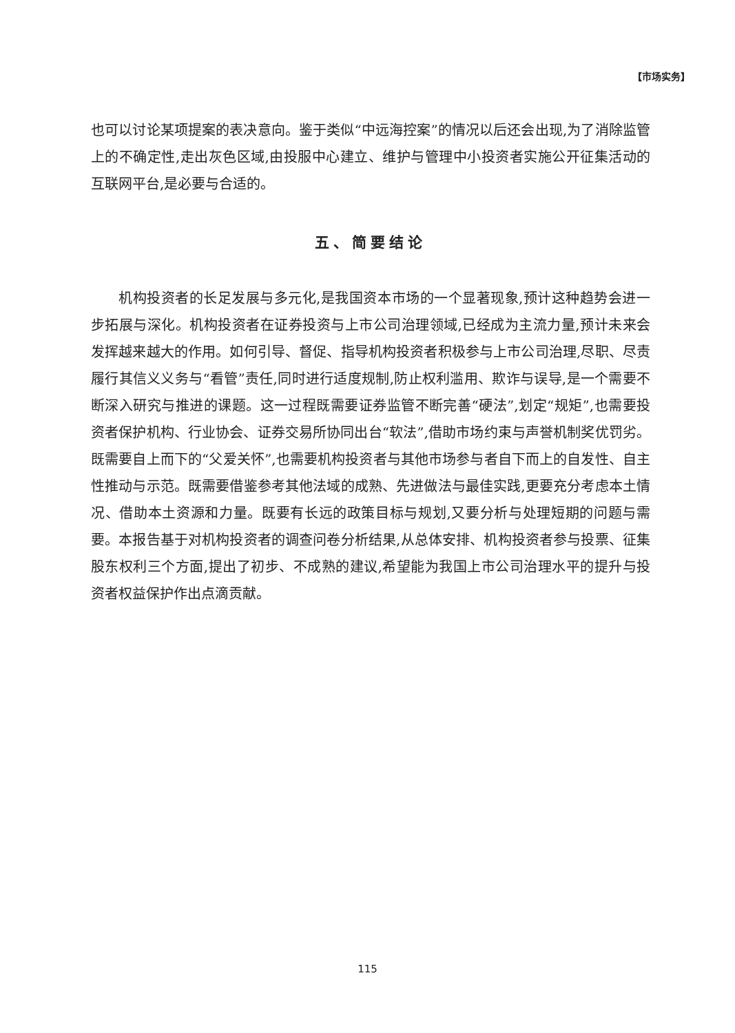【市场实务】
也可以讨论某项提案的表决意向。鉴于类似“中远海控案”的情况以后还会出现,为了消除监管上的不确定性,走出灰色区域,由投服中心建立、维护与管理中小投资者实施公开征集活动的互联网平台,是必要与合适的。
五、简要结论
机构投资者的长足发展与多元化,是我国资本市场的一个显著现象,预计这种趋势会进一步拓展与深化。机构投资者在证券投资与上市公司治理领域,已经成为主流力量,预计未来会发挥越来越大的作用。如何引导、督促、指导机构投资者积极参与上市公司治理,尽职、尽责履行其信义义务与“看管”责任,同时进行适度规制,防止权利滥用、欺诈与误导,是一个需要不断深入研究与推进的课题。这一过程既需要证券监管不断完善“硬法”,划定“规矩”,也需要投资者保护机构、行业协会、证券交易所协同出台“软法”,借助市场约束与声誉机制奖优罚劣。既需要自上而下的“父爱关怀”,也需要机构投资者与其他市场参与者自下而上的自发性、自主性推动与示范。既需要借鉴参考其他法域的成熟、先进做法与最佳实践,更要充分考虑本土情况、借助本土资源和力量。既要有长远的政策目标与规划,又要分析与处理短期的问题与需要。本报告基于对机构投资者的调查问卷分析结果,从总体安排、机构投资者参与投票、征集股东权利三个方面,提出了初步、不成熟的建议,希望能为我国上市公司治理水平的提升与投资者权益保护作出点滴贡献。
115